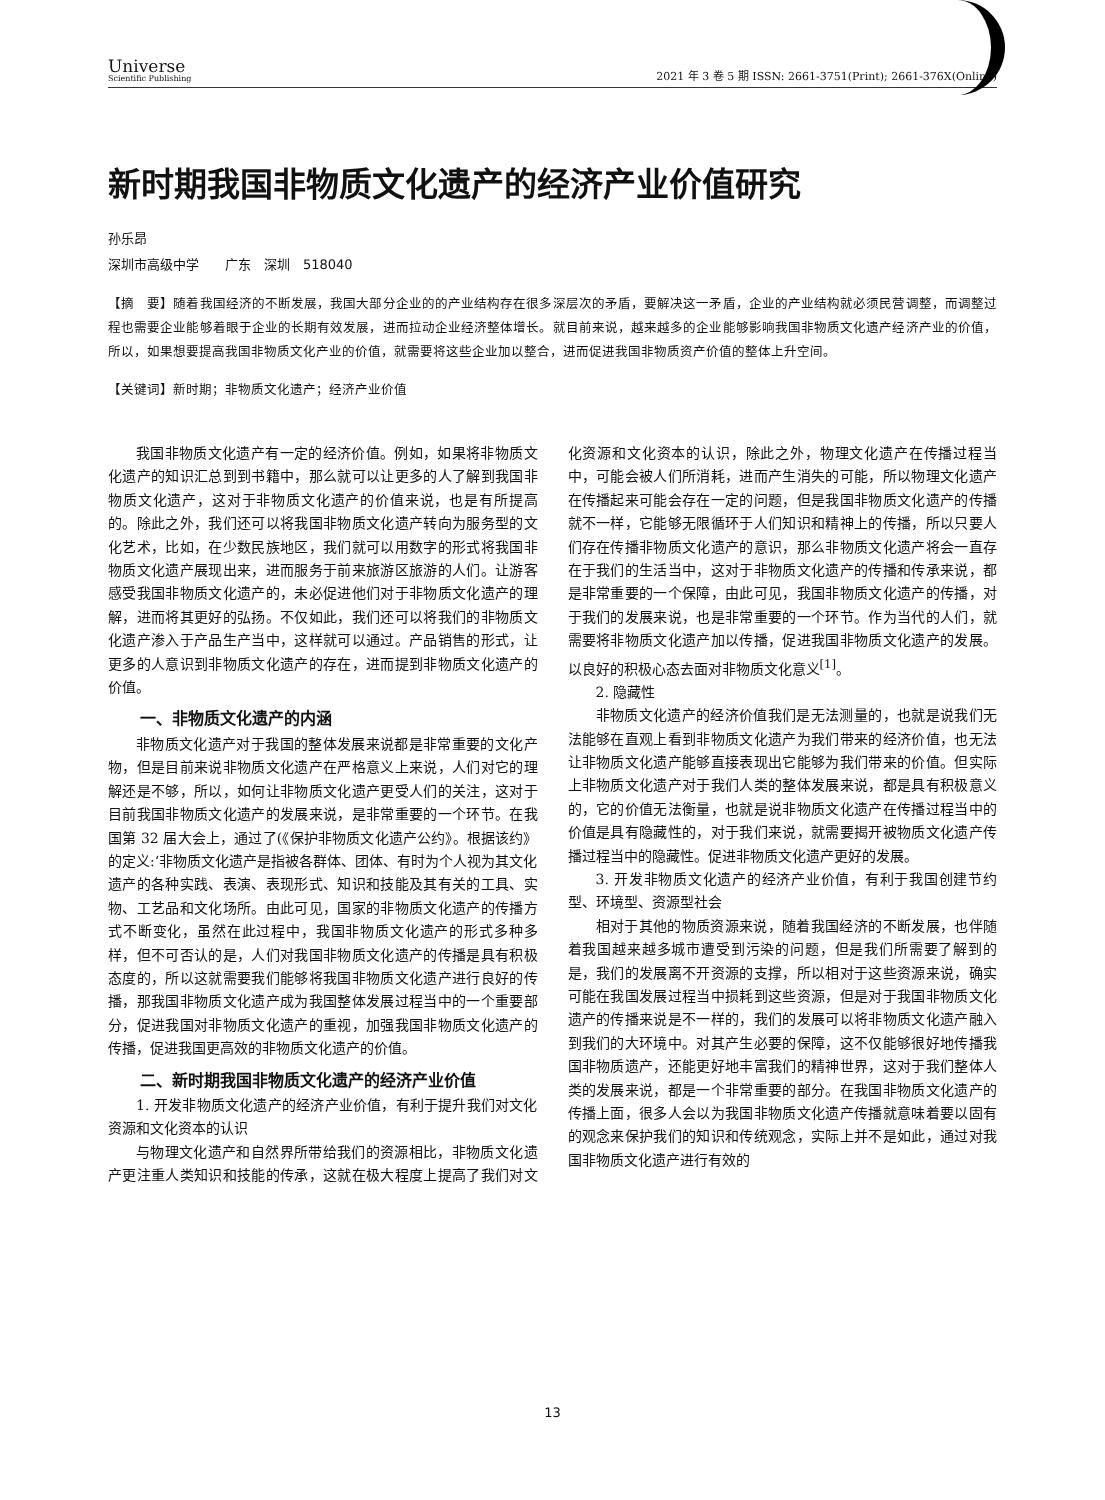Universe
Scientific Publishing
2021 年 3 卷 5 期 ISSN: 2661-3751(Print); 2661-376X(Online)
新时期我国非物质文化遗产的经济产业价值研究
孙乐昂
深圳市高级中学　　广东　深圳　518040
【摘　要】随着我国经济的不断发展，我国大部分企业的的产业结构存在很多深层次的矛盾，要解决这一矛盾，企业的产业结构就必须民营调整，而调整过程也需要企业能够着眼于企业的长期有效发展，进而拉动企业经济整体增长。就目前来说，越来越多的企业能够影响我国非物质文化遗产经济产业的价值，所以，如果想要提高我国非物质文化产业的价值，就需要将这些企业加以整合，进而促进我国非物质资产价值的整体上升空间。
【关键词】新时期；非物质文化遗产；经济产业价值
我国非物质文化遗产有一定的经济价值。例如，如果将非物质文化遗产的知识汇总到到书籍中，那么就可以让更多的人了解到我国非物质文化遗产，这对于非物质文化遗产的价值来说，也是有所提高的。除此之外，我们还可以将我国非物质文化遗产转向为服务型的文化艺术，比如，在少数民族地区，我们就可以用数字的形式将我国非物质文化遗产展现出来，进而服务于前来旅游区旅游的人们。让游客感受我国非物质文化遗产的，未必促进他们对于非物质文化遗产的理解，进而将其更好的弘扬。不仅如此，我们还可以将我们的非物质文化遗产渗入于产品生产当中，这样就可以通过。产品销售的形式，让更多的人意识到非物质文化遗产的存在，进而提到非物质文化遗产的价值。
一、非物质文化遗产的内涵
非物质文化遗产对于我国的整体发展来说都是非常重要的文化产物，但是目前来说非物质文化遗产在严格意义上来说，人们对它的理解还是不够，所以，如何让非物质文化遗产更受人们的关注，这对于目前我国非物质文化遗产的发展来说，是非常重要的一个环节。在我国第 32 届大会上，通过了(《保护非物质文化遗产公约》。根据该约》的定义:‘非物质文化遗产是指被各群体、团体、有时为个人视为其文化遗产的各种实践、表演、表现形式、知识和技能及其有关的工具、实物、工艺品和文化场所。由此可见，国家的非物质文化遗产的传播方式不断变化，虽然在此过程中，我国非物质文化遗产的形式多种多样，但不可否认的是，人们对我国非物质文化遗产的传播是具有积极态度的，所以这就需要我们能够将我国非物质文化遗产进行良好的传播，那我国非物质文化遗产成为我国整体发展过程当中的一个重要部分，促进我国对非物质文化遗产的重视，加强我国非物质文化遗产的传播，促进我国更高效的非物质文化遗产的价值。
二、新时期我国非物质文化遗产的经济产业价值
1. 开发非物质文化遗产的经济产业价值，有利于提升我们对文化资源和文化资本的认识
与物理文化遗产和自然界所带给我们的资源相比，非物质文化遗产更注重人类知识和技能的传承，这就在极大程度上提高了我们对文化资源和文化资本的认识，除此之外，物理文化遗产在传播过程当中，可能会被人们所消耗，进而产生消失的可能，所以物理文化遗产在传播起来可能会存在一定的问题，但是我国非物质文化遗产的传播就不一样，它能够无限循环于人们知识和精神上的传播，所以只要人们存在传播非物质文化遗产的意识，那么非物质文化遗产将会一直存在于我们的生活当中，这对于非物质文化遗产的传播和传承来说，都是非常重要的一个保障，由此可见，我国非物质文化遗产的传播，对于我们的发展来说，也是非常重要的一个环节。作为当代的人们，就需要将非物质文化遗产加以传播，促进我国非物质文化遗产的发展。以良好的积极心态去面对非物质文化意义<sup>[1]</sup>。
2. 隐藏性
非物质文化遗产的经济价值我们是无法测量的，也就是说我们无法能够在直观上看到非物质文化遗产为我们带来的经济价值，也无法让非物质文化遗产能够直接表现出它能够为我们带来的价值。但实际上非物质文化遗产对于我们人类的整体发展来说，都是具有积极意义的，它的价值无法衡量，也就是说非物质文化遗产在传播过程当中的价值是具有隐藏性的，对于我们来说，就需要揭开被物质文化遗产传播过程当中的隐藏性。促进非物质文化遗产更好的发展。
3. 开发非物质文化遗产的经济产业价值，有利于我国创建节约型、环境型、资源型社会
相对于其他的物质资源来说，随着我国经济的不断发展，也伴随着我国越来越多城市遭受到污染的问题，但是我们所需要了解到的是，我们的发展离不开资源的支撑，所以相对于这些资源来说，确实可能在我国发展过程当中损耗到这些资源，但是对于我国非物质文化遗产的传播来说是不一样的，我们的发展可以将非物质文化遗产融入到我们的大环境中。对其产生必要的保障，这不仅能够很好地传播我国非物质遗产，还能更好地丰富我们的精神世界，这对于我们整体人类的发展来说，都是一个非常重要的部分。在我国非物质文化遗产的传播上面，很多人会以为我国非物质文化遗产传播就意味着要以固有的观念来保护我们的知识和传统观念，实际上并不是如此，通过对我国非物质文化遗产进行有效的
13